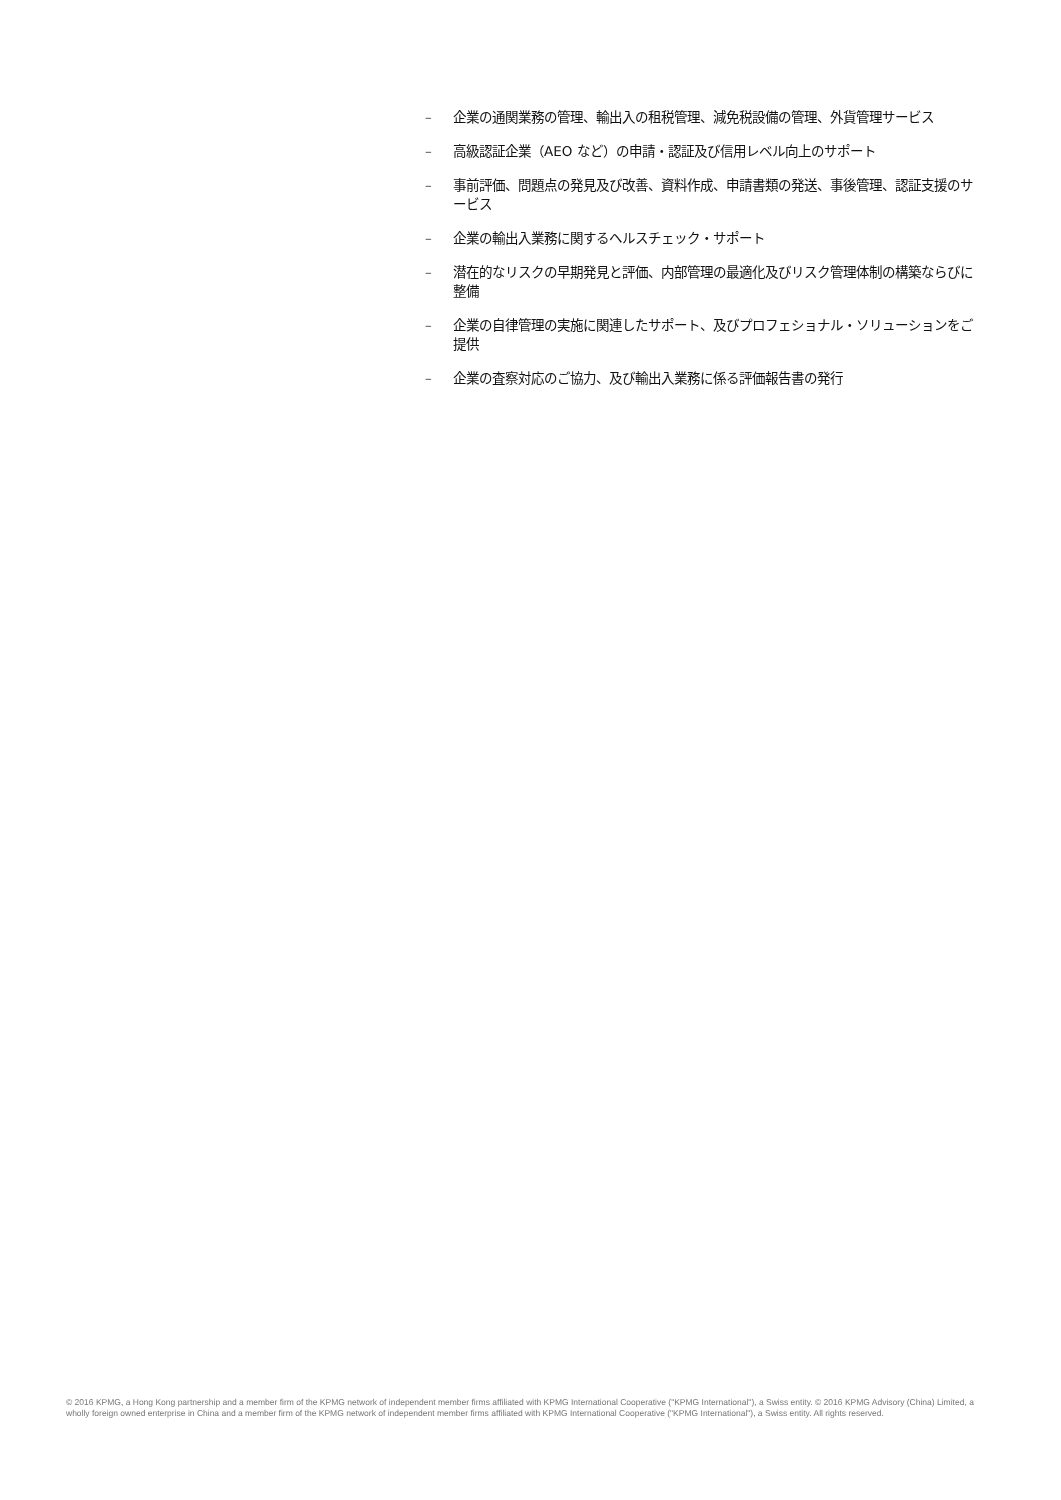– 企業の通関業務の管理、輸出入の租税管理、減免税設備の管理、外貨管理サービス
– 高級認証企業（AEO など）の申請・認証及び信用レベル向上のサポート
– 事前評価、問題点の発見及び改善、資料作成、申請書類の発送、事後管理、認証支援のサービス
– 企業の輸出入業務に関するヘルスチェック・サポート
– 潜在的なリスクの早期発見と評価、内部管理の最適化及びリスク管理体制の構築ならびに整備
– 企業の自律管理の実施に関連したサポート、及びプロフェショナル・ソリューションをご提供
– 企業の査察対応のご協力、及び輸出入業務に係る評価報告書の発行
© 2016 KPMG, a Hong Kong partnership and a member firm of the KPMG network of independent member firms affiliated with KPMG International Cooperative ("KPMG International"), a Swiss entity. © 2016 KPMG Advisory (China) Limited, a wholly foreign owned enterprise in China and a member firm of the KPMG network of independent member firms affiliated with KPMG International Cooperative ("KPMG International"), a Swiss entity. All rights reserved.